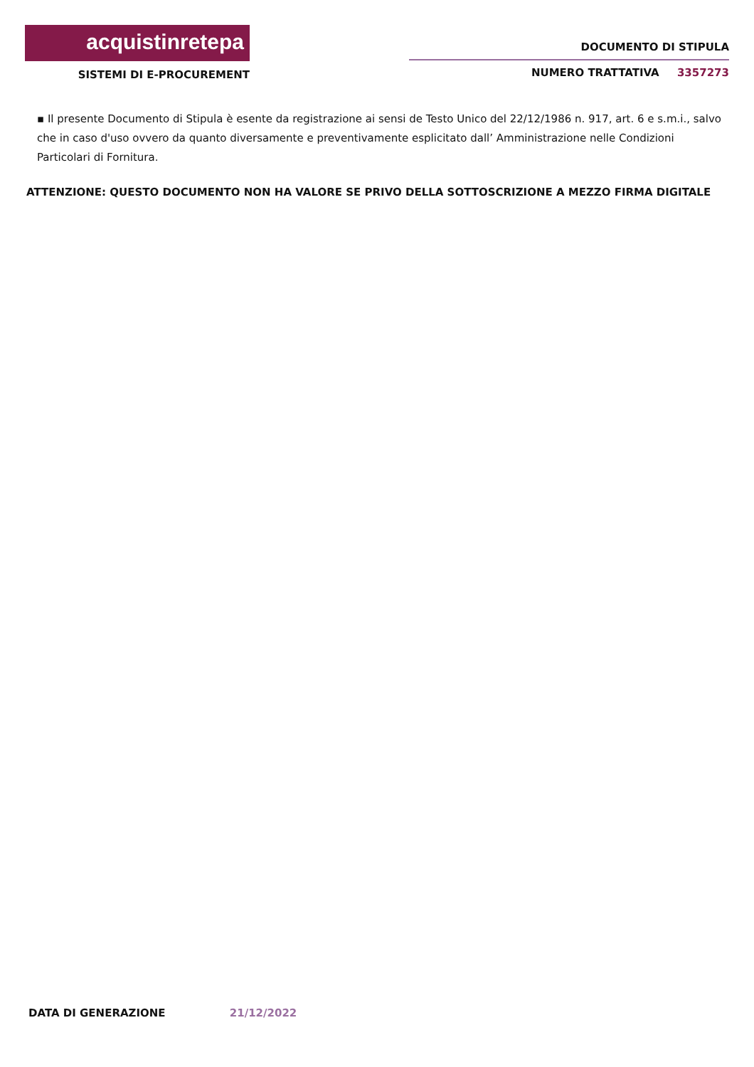acquistinretepa
SISTEMI DI E-PROCUREMENT
DOCUMENTO DI STIPULA
NUMERO TRATTATIVA 3357273
▪ Il presente Documento di Stipula è esente da registrazione ai sensi de Testo Unico del 22/12/1986 n. 917, art. 6 e s.m.i., salvo che in caso d'uso ovvero da quanto diversamente e preventivamente esplicitato dall’ Amministrazione nelle Condizioni Particolari di Fornitura.
ATTENZIONE: QUESTO DOCUMENTO NON HA VALORE SE PRIVO DELLA SOTTOSCRIZIONE A MEZZO FIRMA DIGITALE
DATA DI GENERAZIONE 21/12/2022